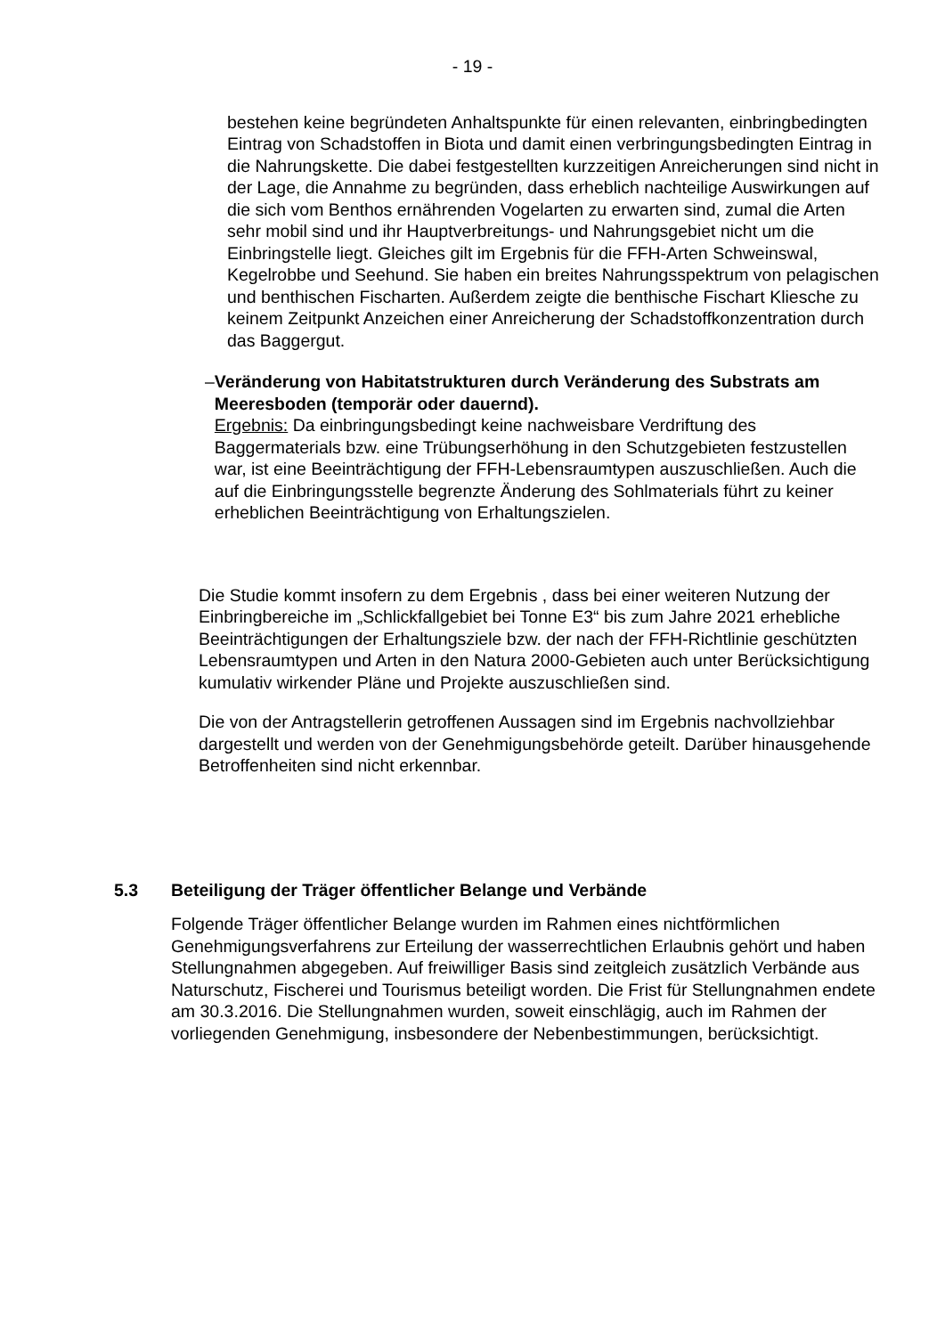- 19 -
bestehen keine begründeten Anhaltspunkte für einen relevanten, einbringbedingten Eintrag von Schadstoffen in Biota und damit einen verbringungsbedingten Eintrag in die Nahrungskette. Die dabei festgestellten kurzzeitigen Anreicherungen sind nicht in der Lage, die Annahme zu begründen, dass erheblich nachteilige Auswirkungen auf die sich vom Benthos ernährenden Vogelarten zu erwarten sind, zumal die Arten sehr mobil sind und ihr Hauptverbreitungs- und Nahrungsgebiet nicht um die Einbringstelle liegt. Gleiches gilt im Ergebnis für die FFH-Arten Schweinswal, Kegelrobbe und Seehund. Sie haben ein breites Nahrungsspektrum von pelagischen und benthischen Fischarten. Außerdem zeigte die benthische Fischart Kliesche zu keinem Zeitpunkt Anzeichen einer Anreicherung der Schadstoffkonzentration durch das Baggergut.
– Veränderung von Habitatstrukturen durch Veränderung des Substrats am Meeresboden (temporär oder dauernd).
Ergebnis: Da einbringungsbedingt keine nachweisbare Verdriftung des Baggermaterials bzw. eine Trübungserhöhung in den Schutzgebieten festzustellen war, ist eine Beeinträchtigung der FFH-Lebensraumtypen auszuschließen. Auch die auf die Einbringungsstelle begrenzte Änderung des Sohlmaterials führt zu keiner erheblichen Beeinträchtigung von Erhaltungszielen.
Die Studie kommt insofern zu dem Ergebnis , dass bei einer weiteren Nutzung der Einbringbereiche im „Schlickfallgebiet bei Tonne E3“ bis zum Jahre 2021 erhebliche Beeinträchtigungen der Erhaltungsziele bzw. der nach der FFH-Richtlinie geschützten Lebensraumtypen und Arten in den Natura 2000-Gebieten auch unter Berücksichtigung kumulativ wirkender Pläne und Projekte auszuschließen sind.
Die von der Antragstellerin getroffenen Aussagen sind im Ergebnis nachvollziehbar dargestellt und werden von der Genehmigungsbehörde geteilt. Darüber hinausgehende Betroffenheiten sind nicht erkennbar.
5.3 Beteiligung der Träger öffentlicher Belange und Verbände
Folgende Träger öffentlicher Belange wurden im Rahmen eines nichtförmlichen Genehmigungsverfahrens zur Erteilung der wasserrechtlichen Erlaubnis gehört und haben Stellungnahmen abgegeben. Auf freiwilliger Basis sind zeitgleich zusätzlich Verbände aus Naturschutz, Fischerei und Tourismus beteiligt worden. Die Frist für Stellungnahmen endete am 30.3.2016. Die Stellungnahmen wurden, soweit einschlägig, auch im Rahmen der vorliegenden Genehmigung, insbesondere der Nebenbestimmungen, berücksichtigt.